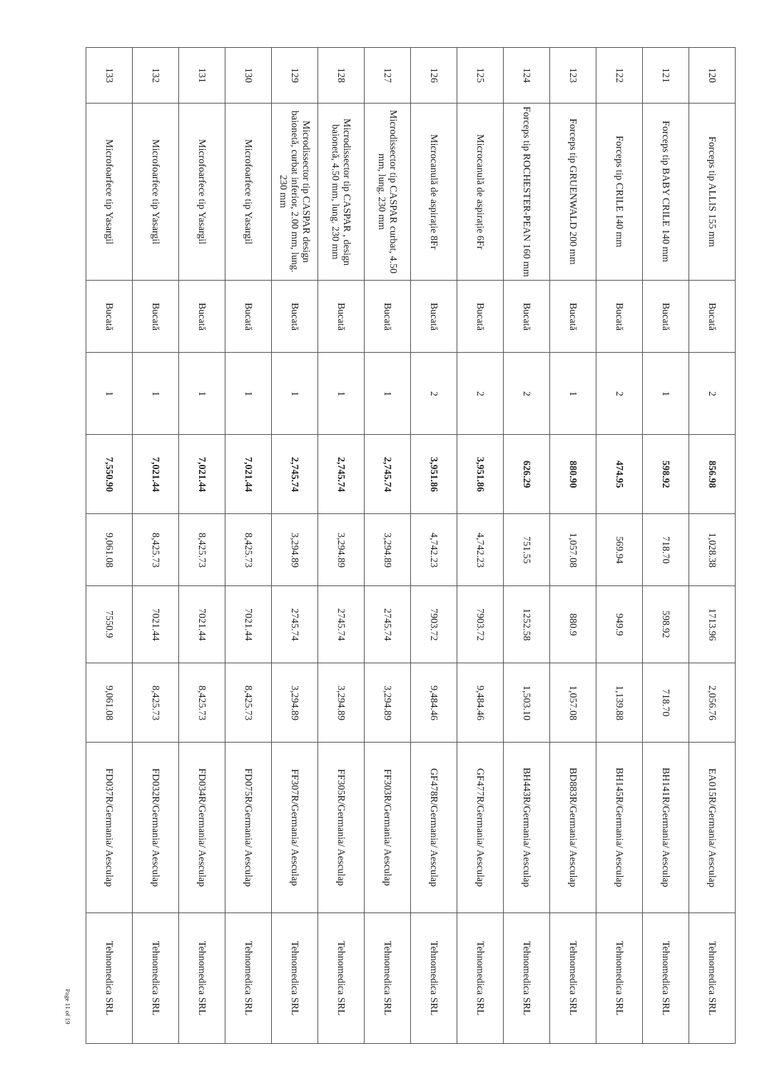| 120 | Forceps tip ALLIS 155 mm | Bucată | 2 | 856.98 | 1,028.38 | 1713.96 | 2,056.76 | EA015R/Germania/ Aesculap | Tehnomedica SRL |
| 121 | Forceps tip BABY CRILE 140 mm | Bucată | 1 | 598.92 | 718.70 | 598.92 | 718.70 | BH141R/Germania/ Aesculap | Tehnomedica SRL |
| 122 | Forceps tip CRILE 140 mm | Bucată | 2 | 474.95 | 569.94 | 949.9 | 1,139.88 | BH145R/Germania/ Aesculap | Tehnomedica SRL |
| 123 | Forceps tip GRUENWALD 200 mm | Bucată | 1 | 880.90 | 1,057.08 | 880.9 | 1,057.08 | BD883R/Germania/ Aesculap | Tehnomedica SRL |
| 124 | Forceps tip ROCHESTER-PEAN 160 mm | Bucată | 2 | 626.29 | 751.55 | 1252.58 | 1,503.10 | BH443R/Germania/ Aesculap | Tehnomedica SRL |
| 125 | Microcanulă de aspirație 6Fr | Bucată | 2 | 3,951.86 | 4,742.23 | 7903.72 | 9,484.46 | GF477R/Germania/ Aesculap | Tehnomedica SRL |
| 126 | Microcanulă de aspirație 8Fr | Bucată | 2 | 3,951.86 | 4,742.23 | 7903.72 | 9,484.46 | GF478R/Germania/ Aesculap | Tehnomedica SRL |
| 127 | Microdissector tip CASPAR curbat, 4.50 mm, lung. 230 mm | Bucată | 1 | 2,745.74 | 3,294.89 | 2745.74 | 3,294.89 | FF303R/Germania/ Aesculap | Tehnomedica SRL |
| 128 | Microdissector tip CASPAR , design baionetă, 4.50 mm, lung. 230 mm | Bucată | 1 | 2,745.74 | 3,294.89 | 2745.74 | 3,294.89 | FF305R/Germania/ Aesculap | Tehnomedica SRL |
| 129 | Microdissector tip CASPAR design baionetă, curbat inferior, 2.00 mm, lung. 230 mm | Bucată | 1 | 2,745.74 | 3,294.89 | 2745.74 | 3,294.89 | FF307R/Germania/ Aesculap | Tehnomedica SRL |
| 130 | Microfoarfece tip Yasargil | Bucată | 1 | 7,021.44 | 8,425.73 | 7021.44 | 8,425.73 | FD075R/Germania/ Aesculap | Tehnomedica SRL |
| 131 | Microfoarfece tip Yasargil | Bucată | 1 | 7,021.44 | 8,425.73 | 7021.44 | 8,425.73 | FD034R/Germania/ Aesculap | Tehnomedica SRL |
| 132 | Microfoarfece tip Yasargil | Bucată | 1 | 7,021.44 | 8,425.73 | 7021.44 | 8,425.73 | FD032R/Germania/ Aesculap | Tehnomedica SRL |
| 133 | Microfoarfece tip Yasargil | Bucată | 1 | 7,550.90 | 9,061.08 | 7550.9 | 9,061.08 | FD037R/Germania/ Aesculap | Tehnomedica SRL |
Page 11 of 19